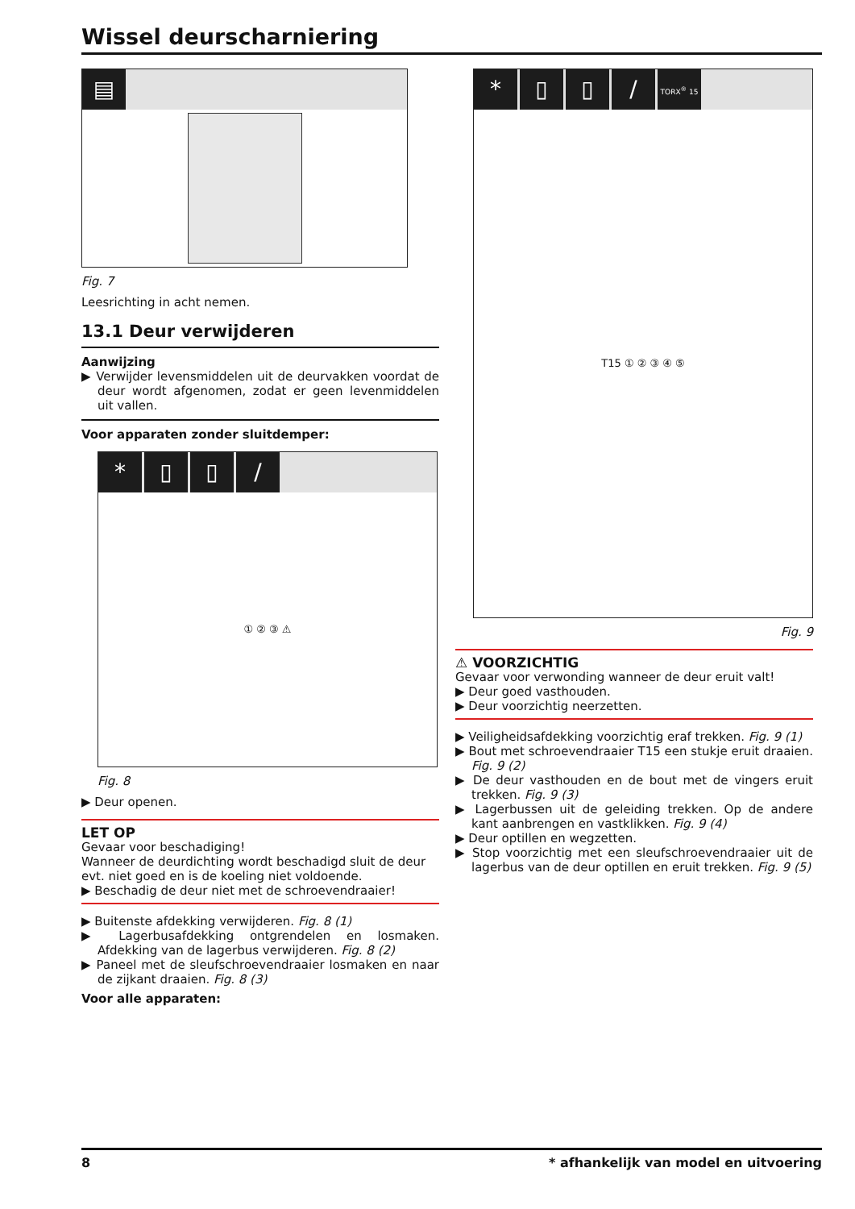Wissel deurscharniering
▤
Fig. 7
Leesrichting in acht nemen.
13.1 Deur verwijderen
Aanwijzing
▶ Verwijder levensmiddelen uit de deurvakken voordat de deur wordt afgenomen, zodat er geen levenmiddelen uit vallen.
Voor apparaten zonder sluitdemper:
* ▯ ▯ /
① ② ③ ⚠
Fig. 8
▶ Deur openen.
LET OP
Gevaar voor beschadiging!
Wanneer de deurdichting wordt beschadigd sluit de deur evt. niet goed en is de koeling niet voldoende.
▶ Beschadig de deur niet met de schroevendraaier!
▶ Buitenste afdekking verwijderen. Fig. 8 (1)
▶ Lagerbusafdekking ontgrendelen en losmaken. Afdekking van de lagerbus verwijderen. Fig. 8 (2)
▶ Paneel met de sleufschroevendraaier losmaken en naar de zijkant draaien. Fig. 8 (3)
Voor alle apparaten:
* ▯ ▯ / TORX<sup>®</sup> 15
T15 ① ② ③ ④ ⑤
Fig. 9
⚠ VOORZICHTIG
Gevaar voor verwonding wanneer de deur eruit valt!
▶ Deur goed vasthouden.
▶ Deur voorzichtig neerzetten.
▶ Veiligheidsafdekking voorzichtig eraf trekken. Fig. 9 (1)
▶ Bout met schroevendraaier T15 een stukje eruit draaien. Fig. 9 (2)
▶ De deur vasthouden en de bout met de vingers eruit trekken. Fig. 9 (3)
▶ Lagerbussen uit de geleiding trekken. Op de andere kant aanbrengen en vastklikken. Fig. 9 (4)
▶ Deur optillen en wegzetten.
▶ Stop voorzichtig met een sleufschroevendraaier uit de lagerbus van de deur optillen en eruit trekken. Fig. 9 (5)
8 * afhankelijk van model en uitvoering